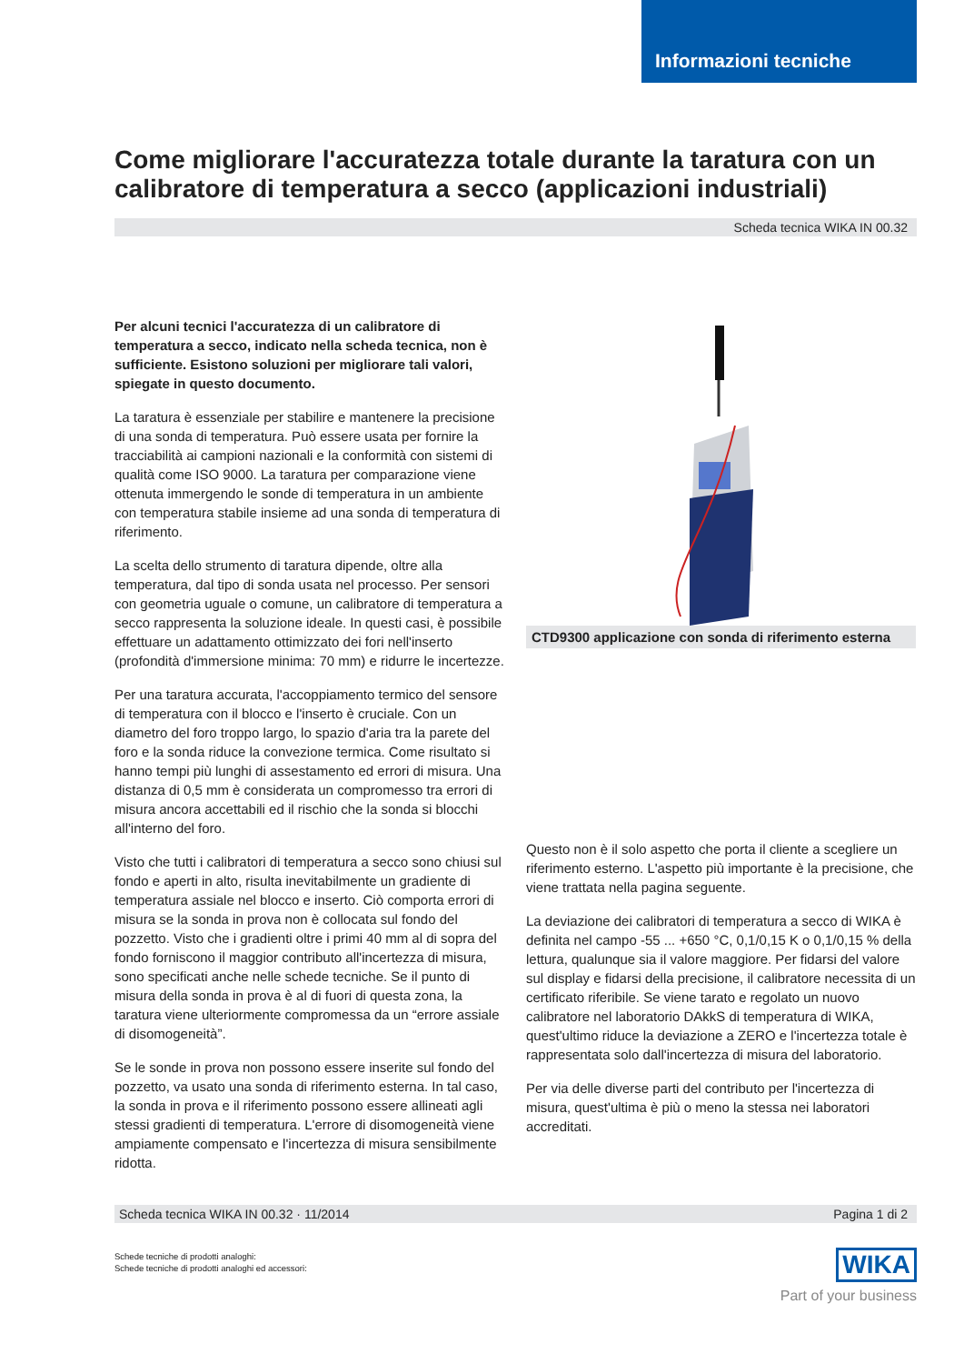Informazioni tecniche
Come migliorare l'accuratezza totale durante la taratura con un calibratore di temperatura a secco (applicazioni industriali)
Scheda tecnica WIKA IN 00.32
Per alcuni tecnici l'accuratezza di un calibratore di temperatura a secco, indicato nella scheda tecnica, non è sufficiente. Esistono soluzioni per migliorare tali valori, spiegate in questo documento.
La taratura è essenziale per stabilire e mantenere la precisione di una sonda di temperatura. Può essere usata per fornire la tracciabilità ai campioni nazionali e la conformità con sistemi di qualità come ISO 9000. La taratura per comparazione viene ottenuta immergendo le sonde di temperatura in un ambiente con temperatura stabile insieme ad una sonda di temperatura di riferimento.
La scelta dello strumento di taratura dipende, oltre alla temperatura, dal tipo di sonda usata nel processo. Per sensori con geometria uguale o comune, un calibratore di temperatura a secco rappresenta la soluzione ideale. In questi casi, è possibile effettuare un adattamento ottimizzato dei fori nell'inserto (profondità d'immersione minima: 70 mm) e ridurre le incertezze.
Per una taratura accurata, l'accoppiamento termico del sensore di temperatura con il blocco e l'inserto è cruciale. Con un diametro del foro troppo largo, lo spazio d'aria tra la parete del foro e la sonda riduce la convezione termica. Come risultato si hanno tempi più lunghi di assestamento ed errori di misura. Una distanza di 0,5 mm è considerata un compromesso tra errori di misura ancora accettabili ed il rischio che la sonda si blocchi all'interno del foro.
Visto che tutti i calibratori di temperatura a secco sono chiusi sul fondo e aperti in alto, risulta inevitabilmente un gradiente di temperatura assiale nel blocco e inserto. Ciò comporta errori di misura se la sonda in prova non è collocata sul fondo del pozzetto. Visto che i gradienti oltre i primi 40 mm al di sopra del fondo forniscono il maggior contributo all'incertezza di misura, sono specificati anche nelle schede tecniche. Se il punto di misura della sonda in prova è al di fuori di questa zona, la taratura viene ulteriormente compromessa da un “errore assiale di disomogeneità”.
Se le sonde in prova non possono essere inserite sul fondo del pozzetto, va usato una sonda di riferimento esterna. In tal caso, la sonda in prova e il riferimento possono essere allineati agli stessi gradienti di temperatura. L'errore di disomogeneità viene ampiamente compensato e l'incertezza di misura sensibilmente ridotta.
CTD9300 applicazione con sonda di riferimento esterna
Questo non è il solo aspetto che porta il cliente a scegliere un riferimento esterno. L'aspetto più importante è la precisione, che viene trattata nella pagina seguente.
La deviazione dei calibratori di temperatura a secco di WIKA è definita nel campo -55 ... +650 °C, 0,1/0,15 K o 0,1/0,15 % della lettura, qualunque sia il valore maggiore. Per fidarsi del valore sul display e fidarsi della precisione, il calibratore necessita di un certificato riferibile. Se viene tarato e regolato un nuovo calibratore nel laboratorio DAkkS di temperatura di WIKA, quest'ultimo riduce la deviazione a ZERO e l'incertezza totale è rappresentata solo dall'incertezza di misura del laboratorio.
Per via delle diverse parti del contributo per l'incertezza di misura, quest'ultima è più o meno la stessa nei laboratori accreditati.
Scheda tecnica WIKA IN 00.32 · 11/2014 Pagina 1 di 2
Schede tecniche di prodotti analoghi:
Schede tecniche di prodotti analoghi ed accessori:
WIKA
Part of your business